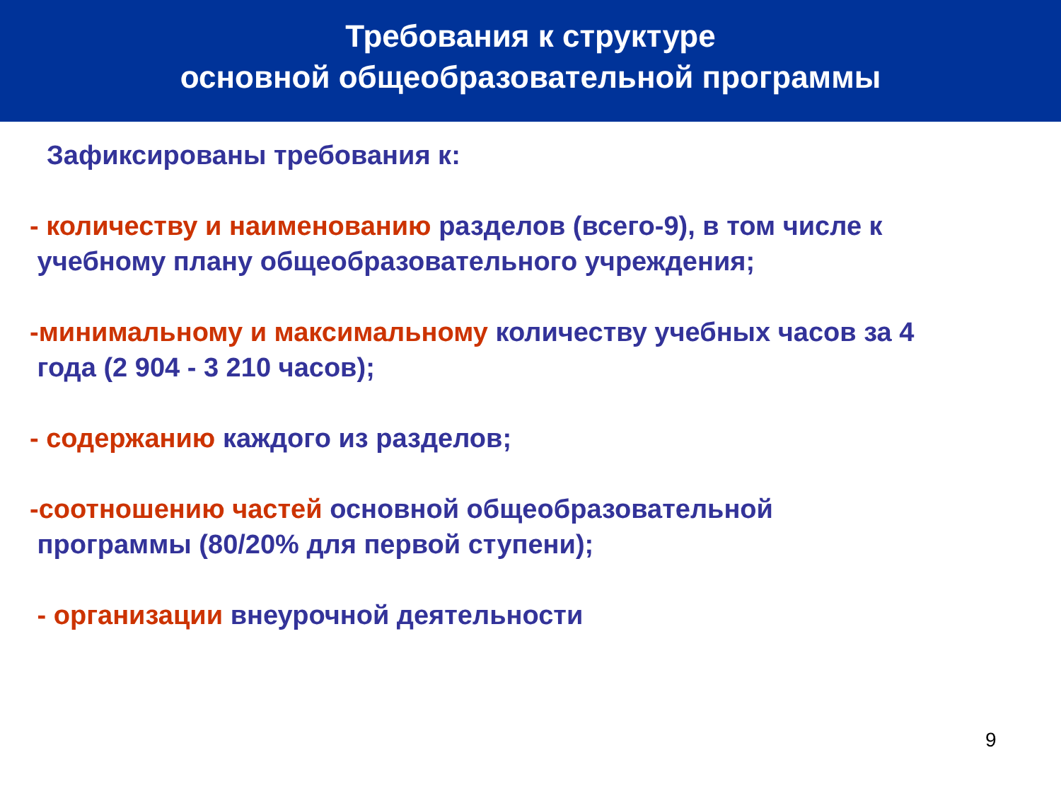Требования к структуре
основной общеобразовательной программы
Зафиксированы требования к:
- количеству и наименованию разделов (всего-9), в том числе к
учебному плану общеобразовательного учреждения;
-минимальному и максимальному количеству учебных часов за 4
года (2 904 - 3 210 часов);
- содержанию каждого из разделов;
-соотношению частей основной общеобразовательной
программы (80/20% для первой ступени);
- организации внеурочной деятельности
9